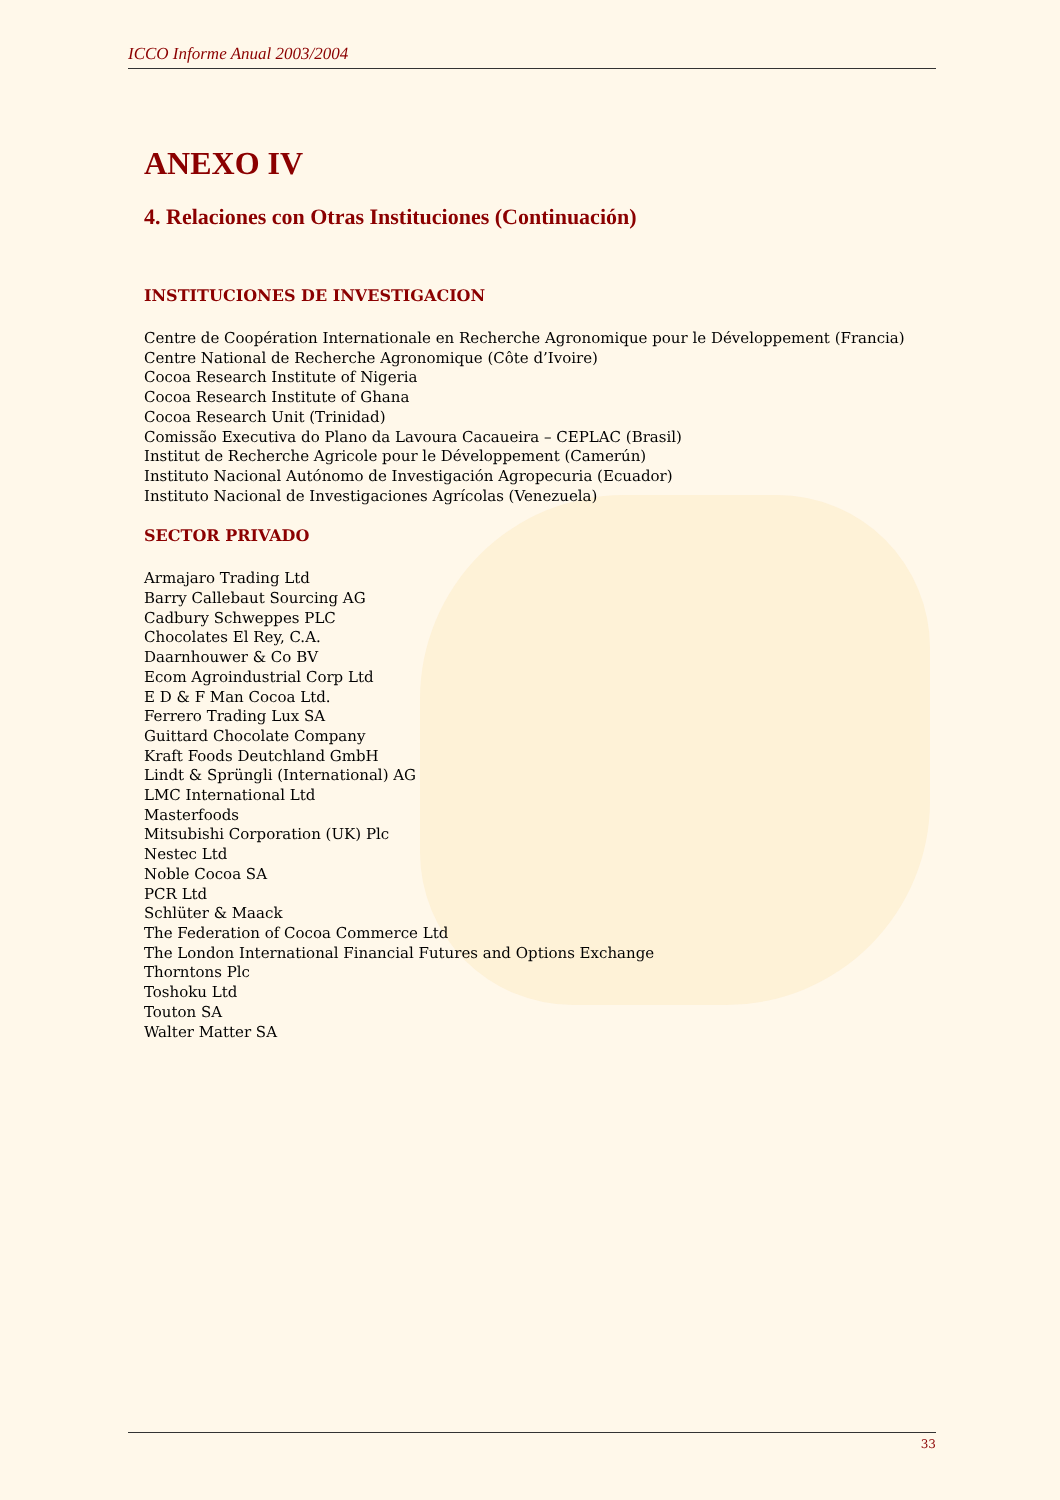ICCO Informe Anual 2003/2004
ANEXO IV
4. Relaciones con Otras Instituciones (Continuación)
INSTITUCIONES DE INVESTIGACION
Centre de Coopération Internationale en Recherche Agronomique pour le Développement (Francia)
Centre National de Recherche Agronomique (Côte d’Ivoire)
Cocoa Research Institute of Nigeria
Cocoa Research Institute of Ghana
Cocoa Research Unit (Trinidad)
Comissão Executiva do Plano da Lavoura Cacaueira – CEPLAC (Brasil)
Institut de Recherche Agricole pour le Développement (Camerún)
Instituto Nacional Autónomo de Investigación Agropecuria (Ecuador)
Instituto Nacional de Investigaciones Agrícolas (Venezuela)
SECTOR PRIVADO
Armajaro Trading Ltd
Barry Callebaut Sourcing AG
Cadbury Schweppes PLC
Chocolates El Rey, C.A.
Daarnhouwer & Co BV
Ecom Agroindustrial Corp Ltd
E D & F Man Cocoa Ltd.
Ferrero Trading Lux SA
Guittard Chocolate Company
Kraft Foods Deutchland GmbH
Lindt & Sprüngli (International) AG
LMC International Ltd
Masterfoods
Mitsubishi Corporation (UK) Plc
Nestec Ltd
Noble Cocoa SA
PCR Ltd
Schlüter & Maack
The Federation of Cocoa Commerce Ltd
The London International Financial Futures and Options Exchange
Thorntons Plc
Toshoku Ltd
Touton SA
Walter Matter SA
33